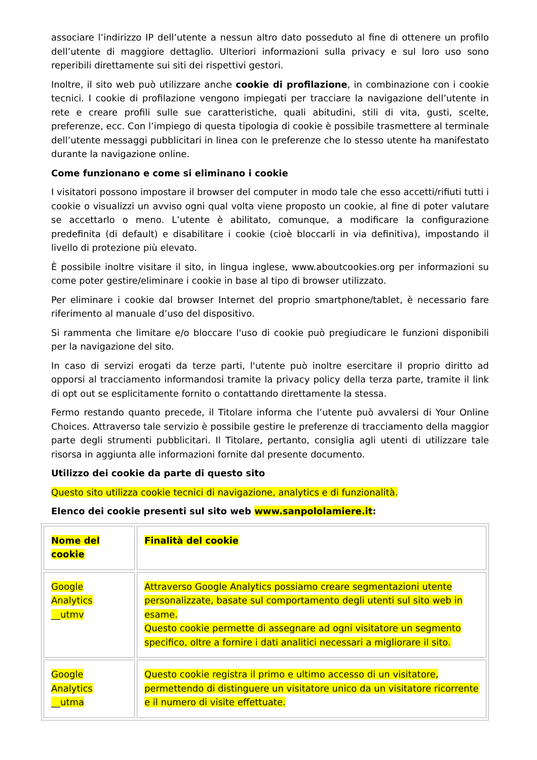associare l’indirizzo IP dell’utente a nessun altro dato posseduto al fine di ottenere un profilo dell’utente di maggiore dettaglio. Ulteriori informazioni sulla privacy e sul loro uso sono reperibili direttamente sui siti dei rispettivi gestori.
Inoltre, il sito web può utilizzare anche cookie di profilazione, in combinazione con i cookie tecnici. I cookie di profilazione vengono impiegati per tracciare la navigazione dell’utente in rete e creare profili sulle sue caratteristiche, quali abitudini, stili di vita, gusti, scelte, preferenze, ecc. Con l’impiego di questa tipologia di cookie è possibile trasmettere al terminale dell’utente messaggi pubblicitari in linea con le preferenze che lo stesso utente ha manifestato durante la navigazione online.
Come funzionano e come si eliminano i cookie
I visitatori possono impostare il browser del computer in modo tale che esso accetti/rifiuti tutti i cookie o visualizzi un avviso ogni qual volta viene proposto un cookie, al fine di poter valutare se accettarlo o meno. L’utente è abilitato, comunque, a modificare la configurazione predefinita (di default) e disabilitare i cookie (cioè bloccarli in via definitiva), impostando il livello di protezione più elevato.
È possibile inoltre visitare il sito, in lingua inglese, www.aboutcookies.org per informazioni su come poter gestire/eliminare i cookie in base al tipo di browser utilizzato.
Per eliminare i cookie dal browser Internet del proprio smartphone/tablet, è necessario fare riferimento al manuale d’uso del dispositivo.
Si rammenta che limitare e/o bloccare l'uso di cookie può pregiudicare le funzioni disponibili per la navigazione del sito.
In caso di servizi erogati da terze parti, l'utente può inoltre esercitare il proprio diritto ad opporsi al tracciamento informandosi tramite la privacy policy della terza parte, tramite il link di opt out se esplicitamente fornito o contattando direttamente la stessa.
Fermo restando quanto precede, il Titolare informa che l’utente può avvalersi di Your Online Choices. Attraverso tale servizio è possibile gestire le preferenze di tracciamento della maggior parte degli strumenti pubblicitari. Il Titolare, pertanto, consiglia agli utenti di utilizzare tale risorsa in aggiunta alle informazioni fornite dal presente documento.
Utilizzo dei cookie da parte di questo sito
Questo sito utilizza cookie tecnici di navigazione, analytics e di funzionalità.
Elenco dei cookie presenti sul sito web www.sanpololamiere.it:
| Nome del cookie | Finalità del cookie |
| Google Analytics __utmv | Attraverso Google Analytics possiamo creare segmentazioni utente personalizzate, basate sul comportamento degli utenti sul sito web in esame. Questo cookie permette di assegnare ad ogni visitatore un segmento specifico, oltre a fornire i dati analitici necessari a migliorare il sito. |
| Google Analytics __utma | Questo cookie registra il primo e ultimo accesso di un visitatore, permettendo di distinguere un visitatore unico da un visitatore ricorrente e il numero di visite effettuate. |